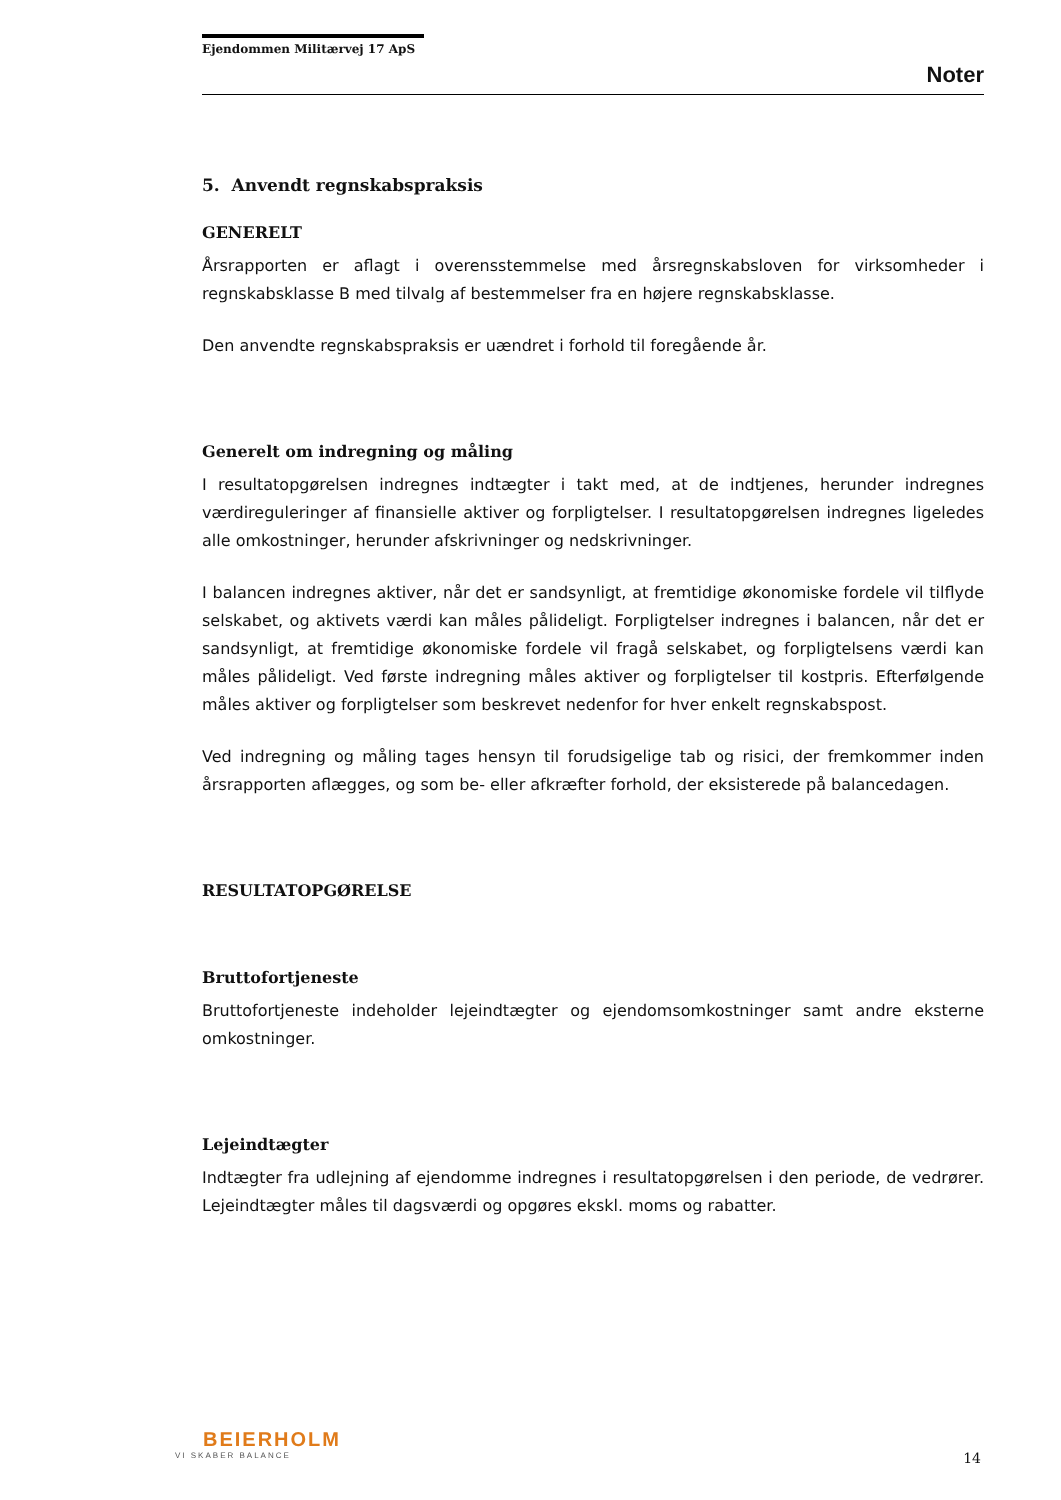Ejendommen Militærvej 17 ApS
Noter
5. Anvendt regnskabspraksis
GENERELT
Årsrapporten er aflagt i overensstemmelse med årsregnskabsloven for virksomheder i regnskabsklasse B med tilvalg af bestemmelser fra en højere regnskabsklasse.
Den anvendte regnskabspraksis er uændret i forhold til foregående år.
Generelt om indregning og måling
I resultatopgørelsen indregnes indtægter i takt med, at de indtjenes, herunder indregnes værdireguleringer af finansielle aktiver og forpligtelser. I resultatopgørelsen indregnes ligeledes alle omkostninger, herunder afskrivninger og nedskrivninger.
I balancen indregnes aktiver, når det er sandsynligt, at fremtidige økonomiske fordele vil tilflyde selskabet, og aktivets værdi kan måles pålideligt. Forpligtelser indregnes i balancen, når det er sandsynligt, at fremtidige økonomiske fordele vil fragå selskabet, og forpligtelsens værdi kan måles pålideligt. Ved første indregning måles aktiver og forpligtelser til kostpris. Efterfølgende måles aktiver og forpligtelser som beskrevet nedenfor for hver enkelt regnskabspost.
Ved indregning og måling tages hensyn til forudsigelige tab og risici, der fremkommer inden årsrapporten aflægges, og som be- eller afkræfter forhold, der eksisterede på balancedagen.
RESULTATOPGØRELSE
Bruttofortjeneste
Bruttofortjeneste indeholder lejeindtægter og ejendomsomkostninger samt andre eksterne omkostninger.
Lejeindtægter
Indtægter fra udlejning af ejendomme indregnes i resultatopgørelsen i den periode, de vedrører. Lejeindtægter måles til dagsværdi og opgøres ekskl. moms og rabatter.
BEIERHOLM
VI SKABER BALANCE
14